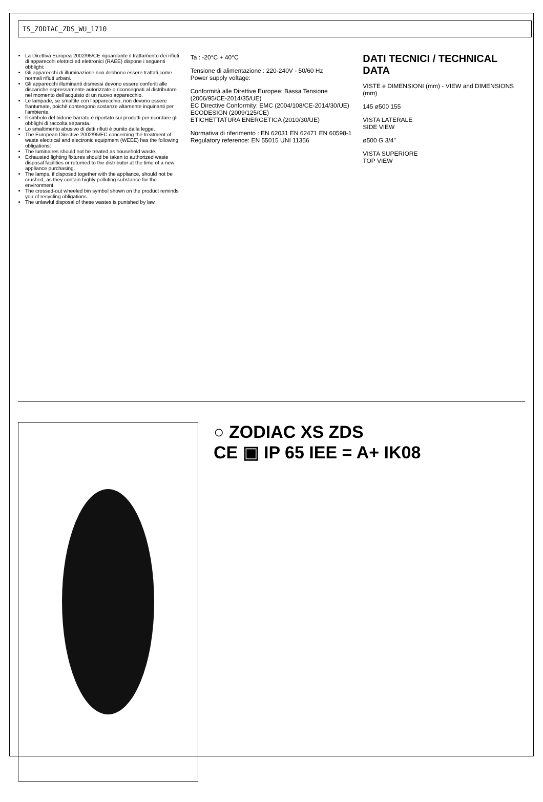IS_ZODIAC_ZDS_WU_1710
La Direttiva Europea 2002/95/CE riguardante il trattamento dei rifiuti di apparecchi elettrici ed elettronici (RAEE) dispone i seguenti obblighi:
Gli apparecchi di illuminazione non debbono essere trattati come normali rifiuti urbani.
Gli apparecchi illuminanti dismessi devono essere conferiti alle discariche espressamente autorizzate o riconsegnati al distributore nel momento dell'acquisto di un nuovo apparecchio.
Le lampade, se smaltite con l'apparecchio, non devono essere frantumate, poichè contengono sostanze altamente inquinanti per l'ambiente.
Il simbolo del bidone barrato è riportato sui prodotti per ricordare gli obblighi di raccolta separata.
Lo smaltimento abusivo di detti rifiuti è punito dalla legge.
The European Directive 2002/95/EC concerning the treatment of waste electrical and electronic equipment (WEEE) has the following obligations:
The luminaires should not be treated as household waste.
Exhausted lighting fixtures should be taken to authorized waste disposal facilities or returned to the distributor at the time of a new appliance purchasing.
The lamps, if disposed together with the appliance, should not be crushed, as they contain highly polluting substance for the environment.
The crossed-out wheeled bin symbol shown on the product reminds you of recycling obligations.
The unlawful disposal of these wastes is punished by law.
Ta : -20°C + 40°C
Tensione di alimentazione : 220-240V - 50/60 Hz
Power supply voltage:
Conformità alle Direttive Europee: Bassa Tensione (2006/95/CE-2014/35/UE)
EC Directive Conformity: EMC (2004/108/CE-2014/30/UE)
ECODESIGN (2009/125/CE)
ETICHETTATURA ENERGETICA (2010/30/UE)
Normativa di riferimento : EN 62031 EN 62471 EN 60598-1
Regulatory reference: EN 55015 UNI 11356
DATI TECNICI / TECHNICAL DATA
VISTE e DIMENSIONI (mm) - VIEW and DIMENSIONS (mm)
145 ø500 155
VISTA LATERALE
SIDE VIEW
ø500 G 3/4"
VISTA SUPERIORE
TOP VIEW
○ ZODIAC XS ZDS
CE ▣ IP 65 IEE = A+ IK08